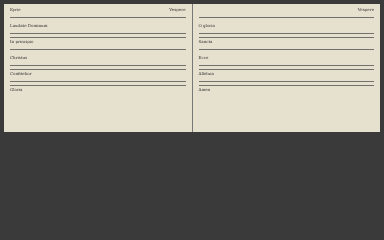Kyrie Vespere
Laudate Dominum
In principio
Christus
Confitebor
Gloria
Vespere
O gloria
Sancta
Ecce
Alleluia
Amen